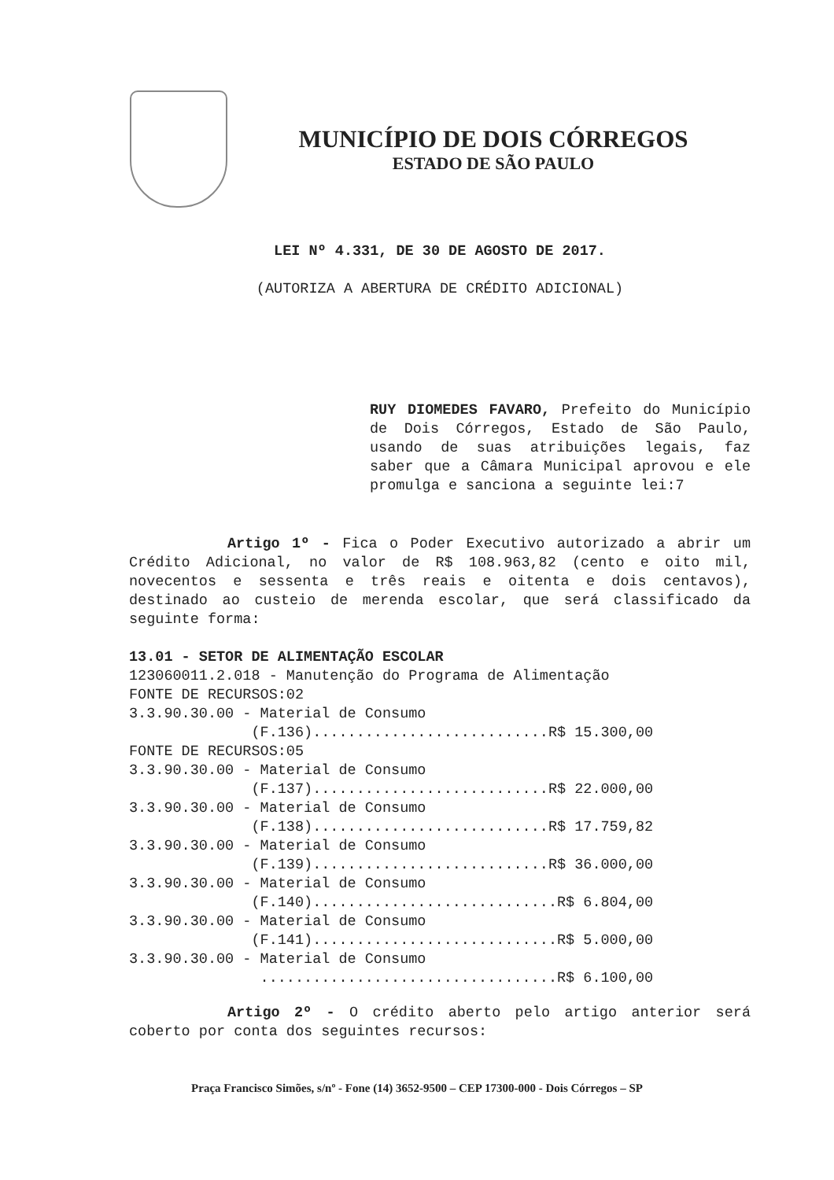MUNICÍPIO DE DOIS CÓRREGOS
ESTADO DE SÃO PAULO
LEI Nº 4.331, DE 30 DE AGOSTO DE 2017.
(AUTORIZA A ABERTURA DE CRÉDITO ADICIONAL)
RUY DIOMEDES FAVARO, Prefeito do Município de Dois Córregos, Estado de São Paulo, usando de suas atribuições legais, faz saber que a Câmara Municipal aprovou e ele promulga e sanciona a seguinte lei:7
Artigo 1º - Fica o Poder Executivo autorizado a abrir um Crédito Adicional, no valor de R$ 108.963,82 (cento e oito mil, novecentos e sessenta e três reais e oitenta e dois centavos), destinado ao custeio de merenda escolar, que será classificado da seguinte forma:
13.01 - SETOR DE ALIMENTAÇÃO ESCOLAR
123060011.2.018 - Manutenção do Programa de Alimentação FONTE DE RECURSOS:02 3.3.90.30.00 - Material de Consumo (F.136)...........................R$ 15.300,00 FONTE DE RECURSOS:05 3.3.90.30.00 - Material de Consumo (F.137)...........................R$ 22.000,00 3.3.90.30.00 - Material de Consumo (F.138)...........................R$ 17.759,82 3.3.90.30.00 - Material de Consumo (F.139)...........................R$ 36.000,00 3.3.90.30.00 - Material de Consumo (F.140)............................R$ 6.804,00 3.3.90.30.00 - Material de Consumo (F.141)............................R$ 5.000,00 3.3.90.30.00 - Material de Consumo ..................................R$ 6.100,00
Artigo 2º - O crédito aberto pelo artigo anterior será coberto por conta dos seguintes recursos:
Praça Francisco Simões, s/nº - Fone (14) 3652-9500 – CEP 17300-000 - Dois Córregos – SP